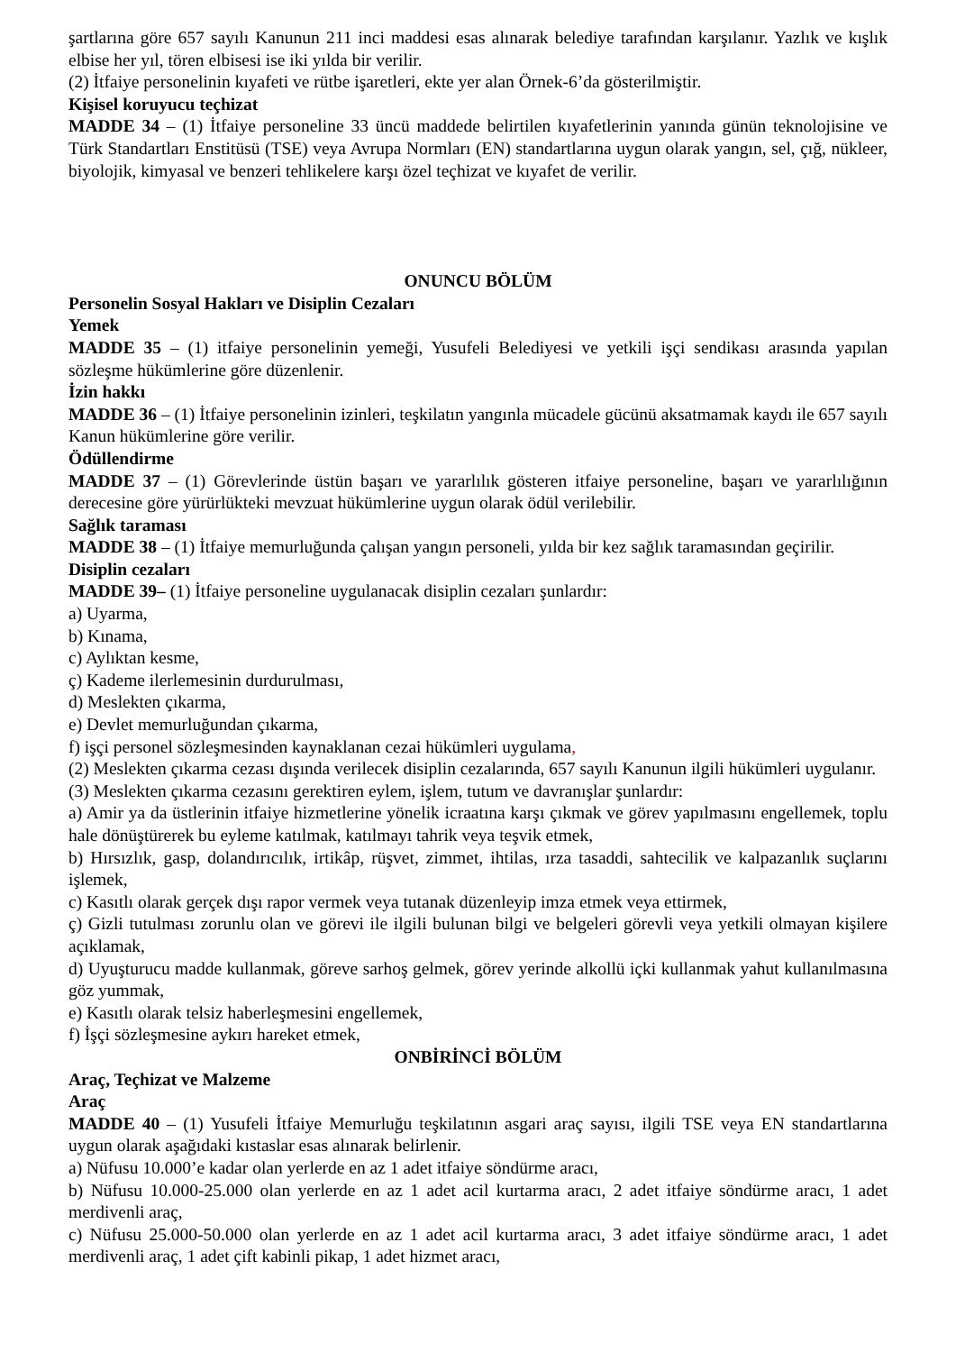şartlarına göre 657 sayılı Kanunun 211 inci maddesi esas alınarak belediye tarafından karşılanır. Yazlık ve kışlık elbise her yıl, tören elbisesi ise iki yılda bir verilir.
(2) İtfaiye personelinin kıyafeti ve rütbe işaretleri, ekte yer alan Örnek-6’da gösterilmiştir.
Kişisel koruyucu teçhizat
MADDE 34 – (1) İtfaiye personeline 33 üncü maddede belirtilen kıyafetlerinin yanında günün teknolojisine ve Türk Standartları Enstitüsü (TSE) veya Avrupa Normları (EN) standartlarına uygun olarak yangın, sel, çığ, nükleer, biyolojik, kimyasal ve benzeri tehlikelere karşı özel teçhizat ve kıyafet de verilir.
ONUNCU BÖLÜM
Personelin Sosyal Hakları ve Disiplin Cezaları
Yemek
MADDE 35 – (1) itfaiye personelinin yemeği, Yusufeli Belediyesi ve yetkili işçi sendikası arasında yapılan sözleşme hükümlerine göre düzenlenir.
İzin hakkı
MADDE 36 – (1) İtfaiye personelinin izinleri, teşkilatın yangınla mücadele gücünü aksatmamak kaydı ile 657 sayılı Kanun hükümlerine göre verilir.
Ödüllendirme
MADDE 37 – (1) Görevlerinde üstün başarı ve yararlılık gösteren itfaiye personeline, başarı ve yararlılığının derecesine göre yürürlükteki mevzuat hükümlerine uygun olarak ödül verilebilir.
Sağlık taraması
MADDE 38 – (1) İtfaiye memurluğunda çalışan yangın personeli, yılda bir kez sağlık taramasından geçirilir.
Disiplin cezaları
MADDE 39– (1) İtfaiye personeline uygulanacak disiplin cezaları şunlardır:
a) Uyarma,
b) Kınama,
c) Aylıktan kesme,
ç) Kademe ilerlemesinin durdurulması,
d) Meslekten çıkarma,
e) Devlet memurluğundan çıkarma,
f) işçi personel sözleşmesinden kaynaklanan cezai hükümleri uygulama,
(2) Meslekten çıkarma cezası dışında verilecek disiplin cezalarında, 657 sayılı Kanunun ilgili hükümleri uygulanır.
(3) Meslekten çıkarma cezasını gerektiren eylem, işlem, tutum ve davranışlar şunlardır:
a) Amir ya da üstlerinin itfaiye hizmetlerine yönelik icraatına karşı çıkmak ve görev yapılmasını engellemek, toplu hale dönüştürerek bu eyleme katılmak, katılmayı tahrik veya teşvik etmek,
b) Hırsızlık, gasp, dolandırıcılık, irtikâp, rüşvet, zimmet, ihtilas, ırza tasaddi, sahtecilik ve kalpazanlık suçlarını işlemek,
c) Kasıtlı olarak gerçek dışı rapor vermek veya tutanak düzenleyip imza etmek veya ettirmek,
ç) Gizli tutulması zorunlu olan ve görevi ile ilgili bulunan bilgi ve belgeleri görevli veya yetkili olmayan kişilere açıklamak,
d) Uyuşturucu madde kullanmak, göreve sarhoş gelmek, görev yerinde alkollü içki kullanmak yahut kullanılmasına göz yummak,
e) Kasıtlı olarak telsiz haberleşmesini engellemek,
f) İşçi sözleşmesine aykırı hareket etmek,
ONBİRİNCİ BÖLÜM
Araç, Teçhizat ve Malzeme
Araç
MADDE 40 – (1) Yusufeli İtfaiye Memurluğu teşkilatının asgari araç sayısı, ilgili TSE veya EN standartlarına uygun olarak aşağıdaki kıstaslar esas alınarak belirlenir.
a) Nüfusu 10.000’e kadar olan yerlerde en az 1 adet itfaiye söndürme aracı,
b) Nüfusu 10.000-25.000 olan yerlerde en az 1 adet acil kurtarma aracı, 2 adet itfaiye söndürme aracı, 1 adet merdivenli araç,
c) Nüfusu 25.000-50.000 olan yerlerde en az 1 adet acil kurtarma aracı, 3 adet itfaiye söndürme aracı, 1 adet merdivenli araç, 1 adet çift kabinli pikap, 1 adet hizmet aracı,